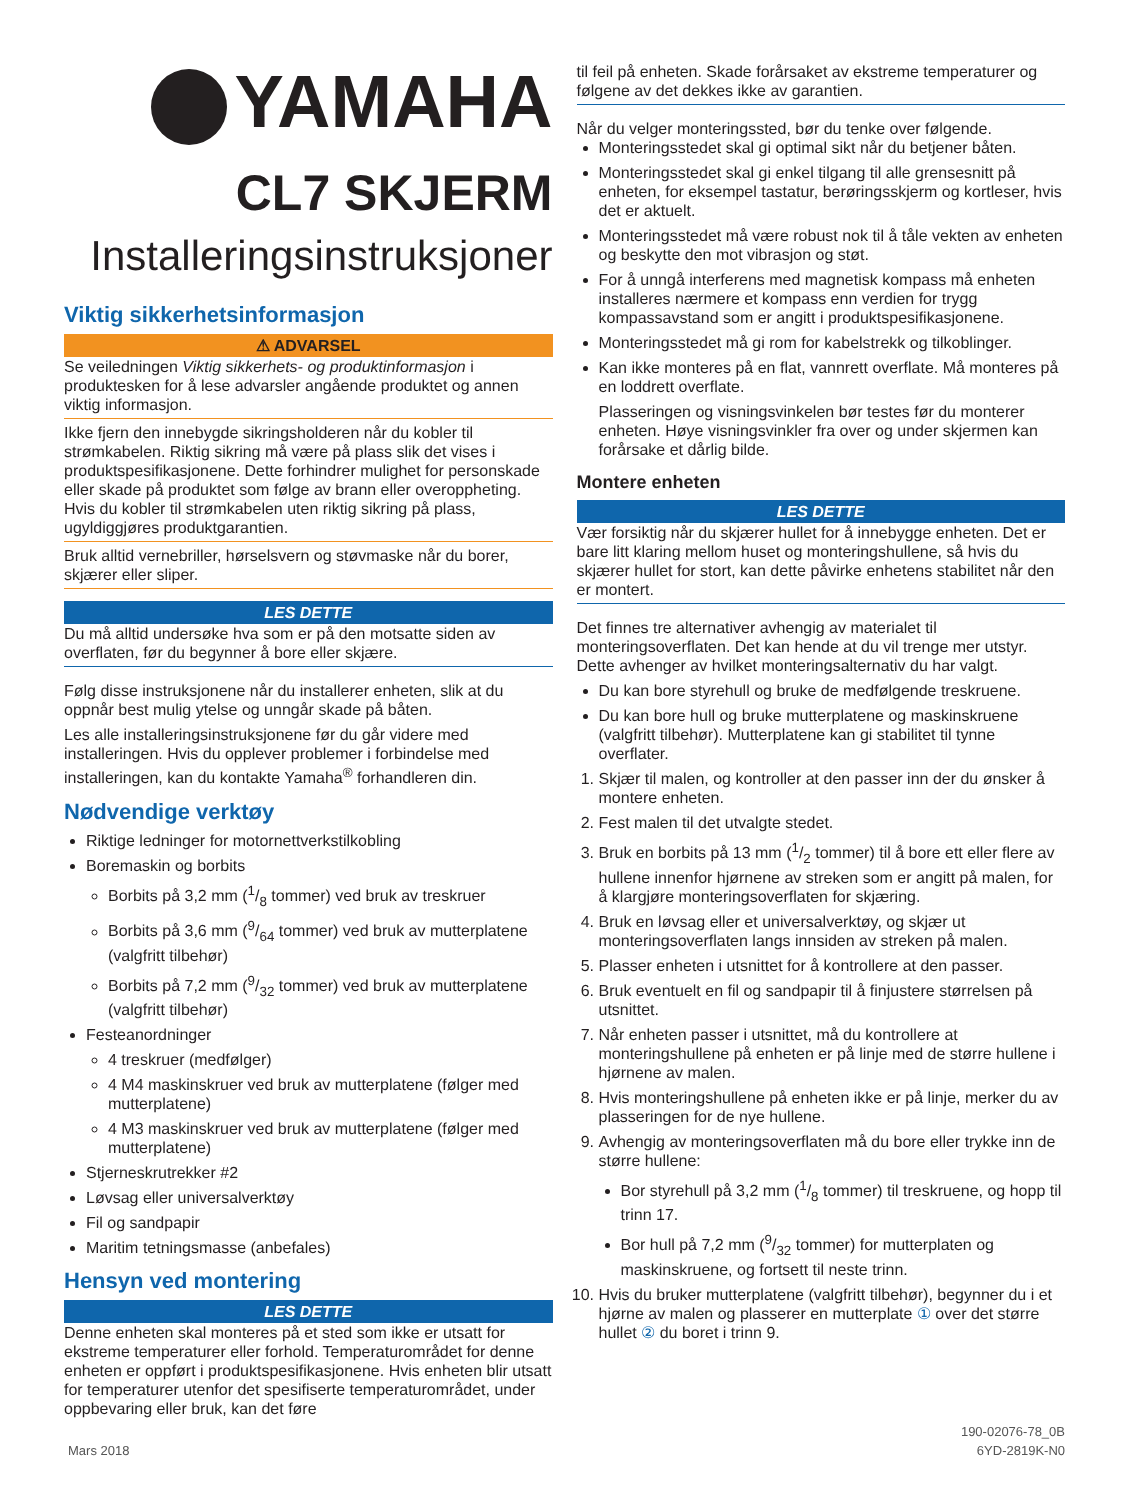YAMAHA
CL7 SKJERM
Installeringsinstruksjoner
Viktig sikkerhetsinformasjon
⚠ ADVARSEL
Se veiledningen Viktig sikkerhets- og produktinformasjon i produktesken for å lese advarsler angående produktet og annen viktig informasjon.
Ikke fjern den innebygde sikringsholderen når du kobler til strømkabelen. Riktig sikring må være på plass slik det vises i produktspesifikasjonene. Dette forhindrer mulighet for personskade eller skade på produktet som følge av brann eller overoppheting. Hvis du kobler til strømkabelen uten riktig sikring på plass, ugyldiggjøres produktgarantien.
Bruk alltid vernebriller, hørselsvern og støvmaske når du borer, skjærer eller sliper.
LES DETTE
Du må alltid undersøke hva som er på den motsatte siden av overflaten, før du begynner å bore eller skjære.
Følg disse instruksjonene når du installerer enheten, slik at du oppnår best mulig ytelse og unngår skade på båten.
Les alle installeringsinstruksjonene før du går videre med installeringen. Hvis du opplever problemer i forbindelse med installeringen, kan du kontakte Yamaha<sup>®</sup> forhandleren din.
Nødvendige verktøy
Riktige ledninger for motornettverkstilkobling
Boremaskin og borbits
Borbits på 3,2 mm (1/8 tommer) ved bruk av treskruer
Borbits på 3,6 mm (9/64 tommer) ved bruk av mutterplatene (valgfritt tilbehør)
Borbits på 7,2 mm (9/32 tommer) ved bruk av mutterplatene (valgfritt tilbehør)
Festeanordninger
4 treskruer (medfølger)
4 M4 maskinskruer ved bruk av mutterplatene (følger med mutterplatene)
4 M3 maskinskruer ved bruk av mutterplatene (følger med mutterplatene)
Stjerneskrutrekker #2
Løvsag eller universalverktøy
Fil og sandpapir
Maritim tetningsmasse (anbefales)
Hensyn ved montering
LES DETTE
Denne enheten skal monteres på et sted som ikke er utsatt for ekstreme temperaturer eller forhold. Temperaturområdet for denne enheten er oppført i produktspesifikasjonene. Hvis enheten blir utsatt for temperaturer utenfor det spesifiserte temperaturområdet, under oppbevaring eller bruk, kan det føre
til feil på enheten. Skade forårsaket av ekstreme temperaturer og følgene av det dekkes ikke av garantien.
Når du velger monteringssted, bør du tenke over følgende.
Monteringsstedet skal gi optimal sikt når du betjener båten.
Monteringsstedet skal gi enkel tilgang til alle grensesnitt på enheten, for eksempel tastatur, berøringsskjerm og kortleser, hvis det er aktuelt.
Monteringsstedet må være robust nok til å tåle vekten av enheten og beskytte den mot vibrasjon og støt.
For å unngå interferens med magnetisk kompass må enheten installeres nærmere et kompass enn verdien for trygg kompassavstand som er angitt i produktspesifikasjonene.
Monteringsstedet må gi rom for kabelstrekk og tilkoblinger.
Kan ikke monteres på en flat, vannrett overflate. Må monteres på en loddrett overflate.
Plasseringen og visningsvinkelen bør testes før du monterer enheten. Høye visningsvinkler fra over og under skjermen kan forårsake et dårlig bilde.
Montere enheten
LES DETTE
Vær forsiktig når du skjærer hullet for å innebygge enheten. Det er bare litt klaring mellom huset og monteringshullene, så hvis du skjærer hullet for stort, kan dette påvirke enhetens stabilitet når den er montert.
Det finnes tre alternativer avhengig av materialet til monteringsoverflaten. Det kan hende at du vil trenge mer utstyr. Dette avhenger av hvilket monteringsalternativ du har valgt.
Du kan bore styrehull og bruke de medfølgende treskruene.
Du kan bore hull og bruke mutterplatene og maskinskruene (valgfritt tilbehør). Mutterplatene kan gi stabilitet til tynne overflater.
1. Skjær til malen, og kontroller at den passer inn der du ønsker å montere enheten.
2. Fest malen til det utvalgte stedet.
3. Bruk en borbits på 13 mm (1/2 tommer) til å bore ett eller flere av hullene innenfor hjørnene av streken som er angitt på malen, for å klargjøre monteringsoverflaten for skjæring.
4. Bruk en løvsag eller et universalverktøy, og skjær ut monteringsoverflaten langs innsiden av streken på malen.
5. Plasser enheten i utsnittet for å kontrollere at den passer.
6. Bruk eventuelt en fil og sandpapir til å finjustere størrelsen på utsnittet.
7. Når enheten passer i utsnittet, må du kontrollere at monteringshullene på enheten er på linje med de større hullene i hjørnene av malen.
8. Hvis monteringshullene på enheten ikke er på linje, merker du av plasseringen for de nye hullene.
9. Avhengig av monteringsoverflaten må du bore eller trykke inn de større hullene:
Bor styrehull på 3,2 mm (1/8 tommer) til treskruene, og hopp til trinn 17.
Bor hull på 7,2 mm (9/32 tommer) for mutterplaten og maskinskruene, og fortsett til neste trinn.
10. Hvis du bruker mutterplatene (valgfritt tilbehør), begynner du i et hjørne av malen og plasserer en mutterplate ① over det større hullet ② du boret i trinn 9.
Mars 2018
190-02076-78_0B
6YD-2819K-N0